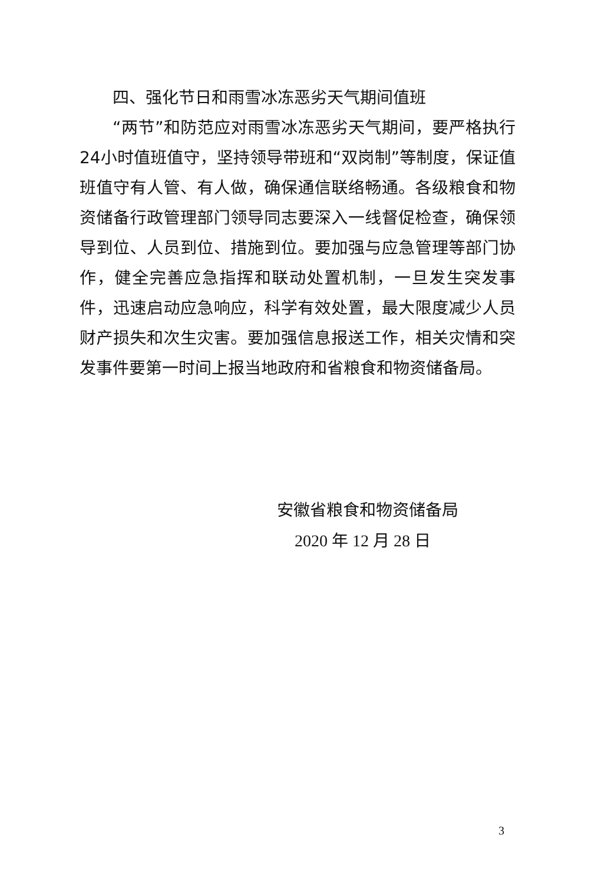四、强化节日和雨雪冰冻恶劣天气期间值班
“两节”和防范应对雨雪冰冻恶劣天气期间，要严格执行24小时值班值守，坚持领导带班和“双岗制”等制度，保证值班值守有人管、有人做，确保通信联络畅通。各级粮食和物资储备行政管理部门领导同志要深入一线督促检查，确保领导到位、人员到位、措施到位。要加强与应急管理等部门协作，健全完善应急指挥和联动处置机制，一旦发生突发事件，迅速启动应急响应，科学有效处置，最大限度减少人员财产损失和次生灾害。要加强信息报送工作，相关灾情和突发事件要第一时间上报当地政府和省粮食和物资储备局。
安徽省粮食和物资储备局
2020 年 12 月 28 日
3